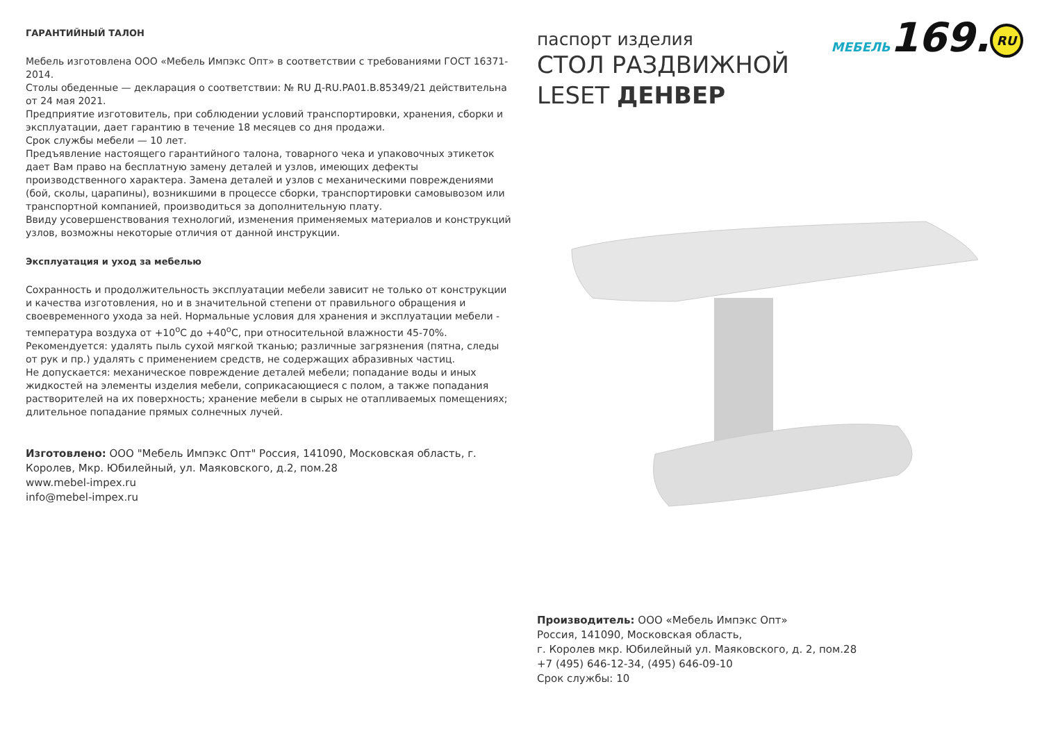ГАРАНТИЙНЫЙ ТАЛОН
Мебель изготовлена ООО «Мебель Импэкс Опт» в соответствии с требованиями ГОСТ 16371-2014.
Столы обеденные — декларация о соответствии: № RU Д-RU.PA01.B.85349/21 действительна от 24 мая 2021.
Предприятие изготовитель, при соблюдении условий транспортировки, хранения, сборки и эксплуатации, дает гарантию в течение 18 месяцев со дня продажи.
Срок службы мебели — 10 лет.
Предъявление настоящего гарантийного талона, товарного чека и упаковочных этикеток дает Вам право на бесплатную замену деталей и узлов, имеющих дефекты производственного характера. Замена деталей и узлов с механическими повреждениями (бой, сколы, царапины), возникшими в процессе сборки, транспортировки самовывозом или транспортной компанией, производиться за дополнительную плату.
Ввиду усовершенствования технологий, изменения применяемых материалов и конструкций узлов, возможны некоторые отличия от данной инструкции.
Эксплуатация и уход за мебелью
Сохранность и продолжительность эксплуатации мебели зависит не только от конструкции и качества изготовления, но и в значительной степени от правильного обращения и своевременного ухода за ней. Нормальные условия для хранения и эксплуатации мебели - температура воздуха от +10<sup>о</sup>С до +40<sup>о</sup>С, при относительной влажности 45-70%.
Рекомендуется: удалять пыль сухой мягкой тканью; различные загрязнения (пятна, следы от рук и пр.) удалять с применением средств, не содержащих абразивных частиц.
Не допускается: механическое повреждение деталей мебели; попадание воды и иных жидкостей на элементы изделия мебели, соприкасающиеся с полом, а также попадания растворителей на их поверхность; хранение мебели в сырых не отапливаемых помещениях; длительное попадание прямых солнечных лучей.
Изготовлено: ООО "Мебель Импэкс Опт" Россия, 141090, Московская область, г. Королев, Мкр. Юбилейный, ул. Маяковского, д.2, пом.28
www.mebel-impex.ru
info@mebel-impex.ru
паспорт изделия
СТОЛ РАЗДВИЖНОЙ
LESET ДЕНВЕР
МЕБЕЛЬ169. RU
Производитель: ООО «Мебель Импэкс Опт»
Россия, 141090, Московская область,
г. Королев мкр. Юбилейный ул. Маяковского, д. 2, пом.28
+7 (495) 646-12-34, (495) 646-09-10
Срок службы: 10